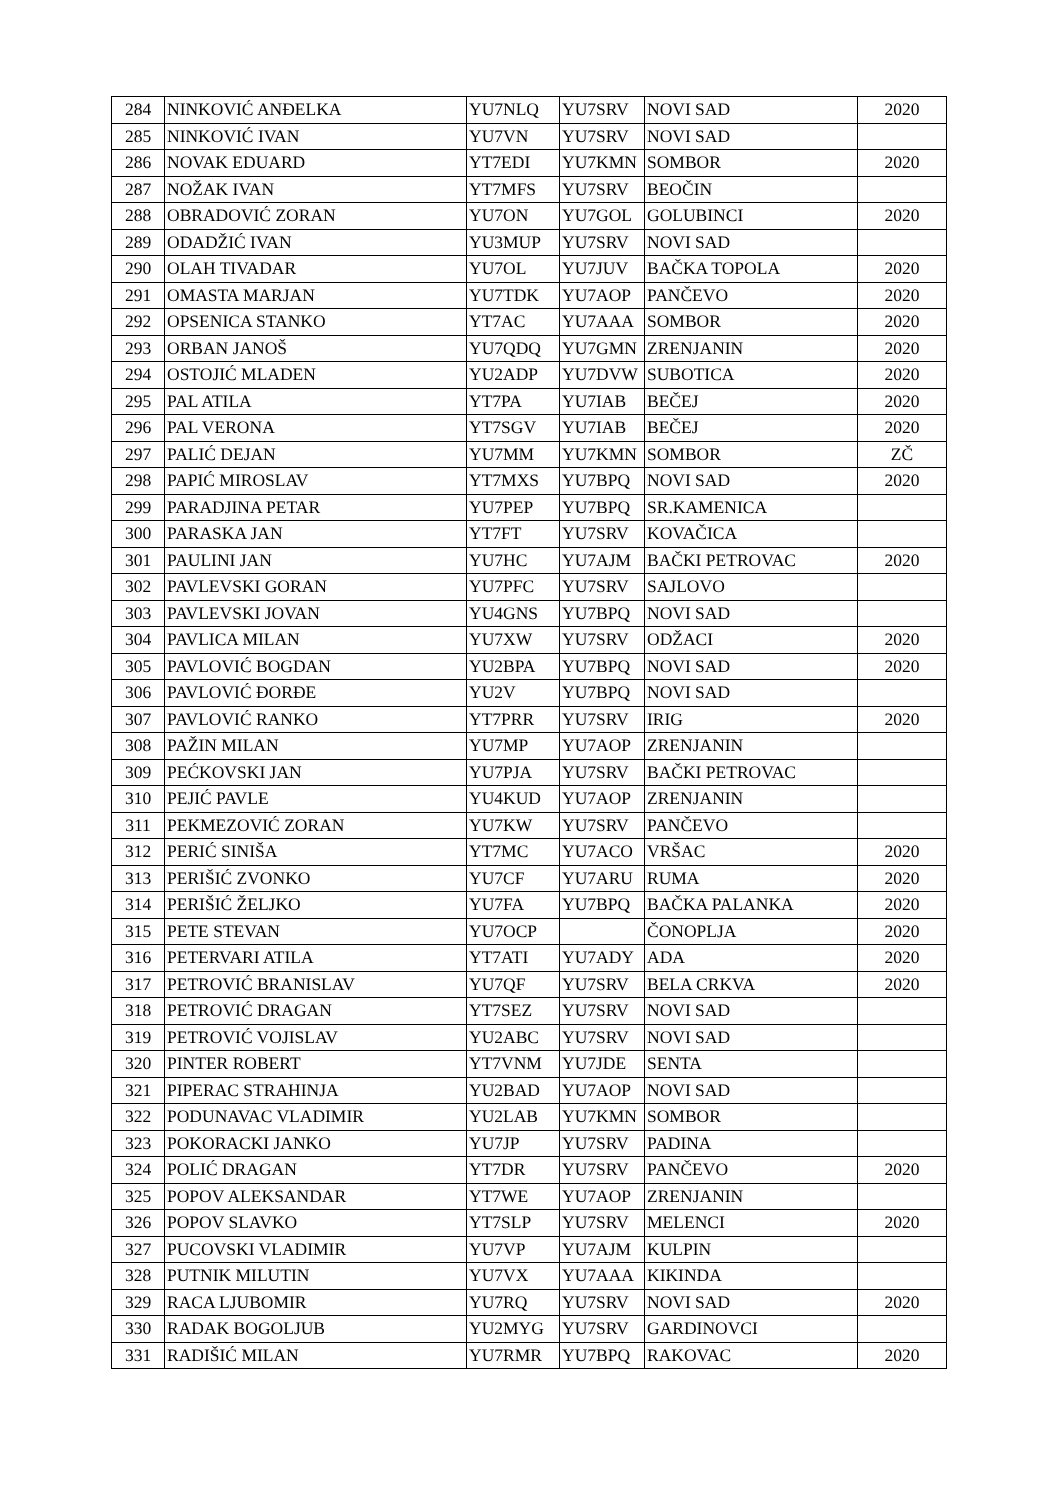| 284 | NINKOVIĆ ANĐELKA | YU7NLQ | YU7SRV | NOVI SAD | 2020 |
| 285 | NINKOVIĆ IVAN | YU7VN | YU7SRV | NOVI SAD | |
| 286 | NOVAK EDUARD | YT7EDI | YU7KMN | SOMBOR | 2020 |
| 287 | NOŽAK IVAN | YT7MFS | YU7SRV | BEOČIN | |
| 288 | OBRADOVIĆ ZORAN | YU7ON | YU7GOL | GOLUBINCI | 2020 |
| 289 | ODADŽIĆ IVAN | YU3MUP | YU7SRV | NOVI SAD | |
| 290 | OLAH TIVADAR | YU7OL | YU7JUV | BAČKA TOPOLA | 2020 |
| 291 | OMASTA MARJAN | YU7TDK | YU7AOP | PANČEVO | 2020 |
| 292 | OPSENICA STANKO | YT7AC | YU7AAA | SOMBOR | 2020 |
| 293 | ORBAN JANOŠ | YU7QDQ | YU7GMN | ZRENJANIN | 2020 |
| 294 | OSTOJIĆ MLADEN | YU2ADP | YU7DVW | SUBOTICA | 2020 |
| 295 | PAL ATILA | YT7PA | YU7IAB | BEČEJ | 2020 |
| 296 | PAL VERONA | YT7SGV | YU7IAB | BEČEJ | 2020 |
| 297 | PALIĆ DEJAN | YU7MM | YU7KMN | SOMBOR | ZČ |
| 298 | PAPIĆ MIROSLAV | YT7MXS | YU7BPQ | NOVI SAD | 2020 |
| 299 | PARADJINA PETAR | YU7PEP | YU7BPQ | SR.KAMENICA | |
| 300 | PARASKA JAN | YT7FT | YU7SRV | KOVAČICA | |
| 301 | PAULINI JAN | YU7HC | YU7AJM | BAČKI PETROVAC | 2020 |
| 302 | PAVLEVSKI GORAN | YU7PFC | YU7SRV | SAJLOVO | |
| 303 | PAVLEVSKI JOVAN | YU4GNS | YU7BPQ | NOVI SAD | |
| 304 | PAVLICA MILAN | YU7XW | YU7SRV | ODŽACI | 2020 |
| 305 | PAVLOVIĆ BOGDAN | YU2BPA | YU7BPQ | NOVI SAD | 2020 |
| 306 | PAVLOVIĆ ĐORĐE | YU2V | YU7BPQ | NOVI SAD | |
| 307 | PAVLOVIĆ RANKO | YT7PRR | YU7SRV | IRIG | 2020 |
| 308 | PAŽIN MILAN | YU7MP | YU7AOP | ZRENJANIN | |
| 309 | PEĆKOVSKI JAN | YU7PJA | YU7SRV | BAČKI PETROVAC | |
| 310 | PEJIĆ PAVLE | YU4KUD | YU7AOP | ZRENJANIN | |
| 311 | PEKMEZOVIĆ ZORAN | YU7KW | YU7SRV | PANČEVO | |
| 312 | PERIĆ SINIŠA | YT7MC | YU7ACO | VRŠAC | 2020 |
| 313 | PERIŠIĆ ZVONKO | YU7CF | YU7ARU | RUMA | 2020 |
| 314 | PERIŠIĆ ŽELJKO | YU7FA | YU7BPQ | BAČKA PALANKA | 2020 |
| 315 | PETE STEVAN | YU7OCP | | ČONOPLJA | 2020 |
| 316 | PETERVARI ATILA | YT7ATI | YU7ADY | ADA | 2020 |
| 317 | PETROVIĆ BRANISLAV | YU7QF | YU7SRV | BELA CRKVA | 2020 |
| 318 | PETROVIĆ DRAGAN | YT7SEZ | YU7SRV | NOVI SAD | |
| 319 | PETROVIĆ VOJISLAV | YU2ABC | YU7SRV | NOVI SAD | |
| 320 | PINTER ROBERT | YT7VNM | YU7JDE | SENTA | |
| 321 | PIPERAC STRAHINJA | YU2BAD | YU7AOP | NOVI SAD | |
| 322 | PODUNAVAC VLADIMIR | YU2LAB | YU7KMN | SOMBOR | |
| 323 | POKORACKI JANKO | YU7JP | YU7SRV | PADINA | |
| 324 | POLIĆ DRAGAN | YT7DR | YU7SRV | PANČEVO | 2020 |
| 325 | POPOV ALEKSANDAR | YT7WE | YU7AOP | ZRENJANIN | |
| 326 | POPOV SLAVKO | YT7SLP | YU7SRV | MELENCI | 2020 |
| 327 | PUCOVSKI VLADIMIR | YU7VP | YU7AJM | KULPIN | |
| 328 | PUTNIK MILUTIN | YU7VX | YU7AAA | KIKINDA | |
| 329 | RACA LJUBOMIR | YU7RQ | YU7SRV | NOVI SAD | 2020 |
| 330 | RADAK BOGOLJUB | YU2MYG | YU7SRV | GARDINOVCI | |
| 331 | RADIŠIĆ MILAN | YU7RMR | YU7BPQ | RAKOVAC | 2020 |